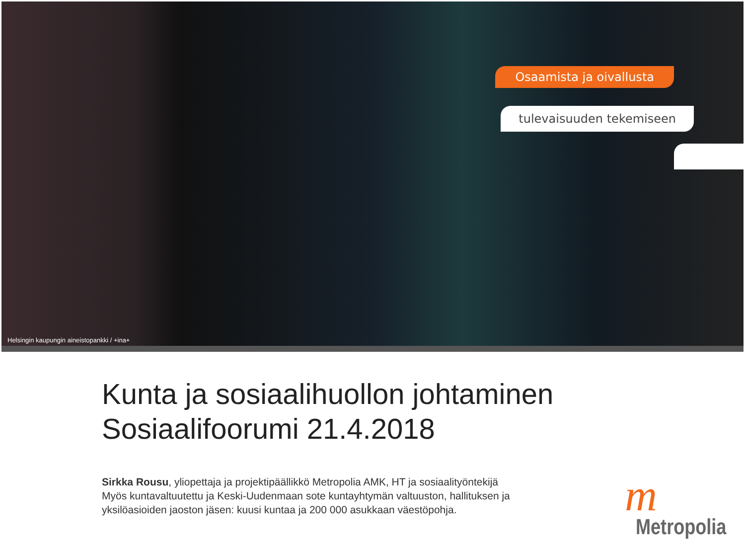Osaamista ja oivallusta
tulevaisuuden tekemiseen
Helsingin kaupungin aineistopankki / +ina+
Kunta ja sosiaalihuollon johtaminen
Sosiaalifoorumi 21.4.2018
Sirkka Rousu, yliopettaja ja projektipäällikkö Metropolia AMK, HT ja sosiaalityöntekijä
Myös kuntavaltuutettu ja Keski-Uudenmaan sote kuntayhtymän valtuuston, hallituksen ja yksilöasioiden jaoston jäsen: kuusi kuntaa ja 200 000 asukkaan väestöpohja.
m
Metropolia